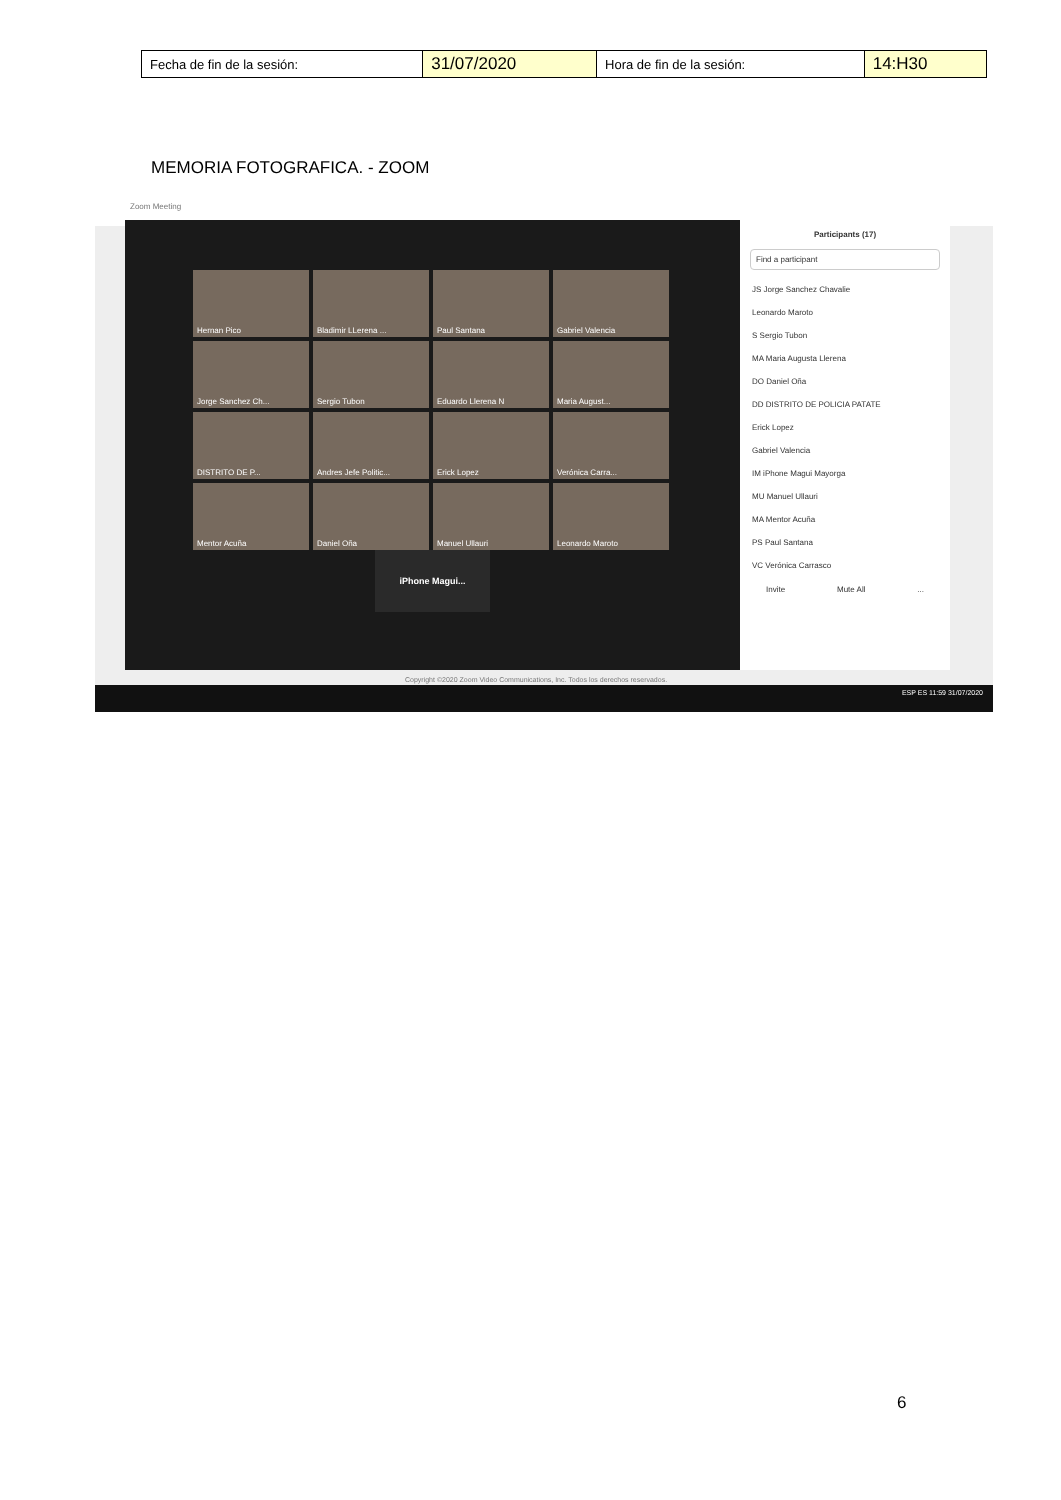| Fecha de fin de la sesión: | 31/07/2020 | Hora de fin de la sesión: | 14:H30 |
MEMORIA FOTOGRAFICA. - ZOOM
Zoom Meeting
Hernan Pico
Bladimir LLerena ...
Paul Santana
Gabriel Valencia
Jorge Sanchez Ch...
Sergio Tubon
Eduardo Llerena N
Maria August...
DISTRITO DE P...
Andres Jefe Politic...
Erick Lopez
Verónica Carra...
Mentor Acuña
Daniel Oña
Manuel Ullauri
Leonardo Maroto
iPhone Magui...
Participants (17)
Find a participant
JS Jorge Sanchez Chavalie
Leonardo Maroto
S Sergio Tubon
MA Maria Augusta Llerena
DO Daniel Oña
DD DISTRITO DE POLICIA PATATE
Erick Lopez
Gabriel Valencia
IM iPhone Magui Mayorga
MU Manuel Ullauri
MA Mentor Acuña
PS Paul Santana
VC Verónica Carrasco
Invite Mute All ...
Copyright ©2020 Zoom Video Communications, Inc. Todos los derechos reservados.
ESP ES 11:59 31/07/2020
6